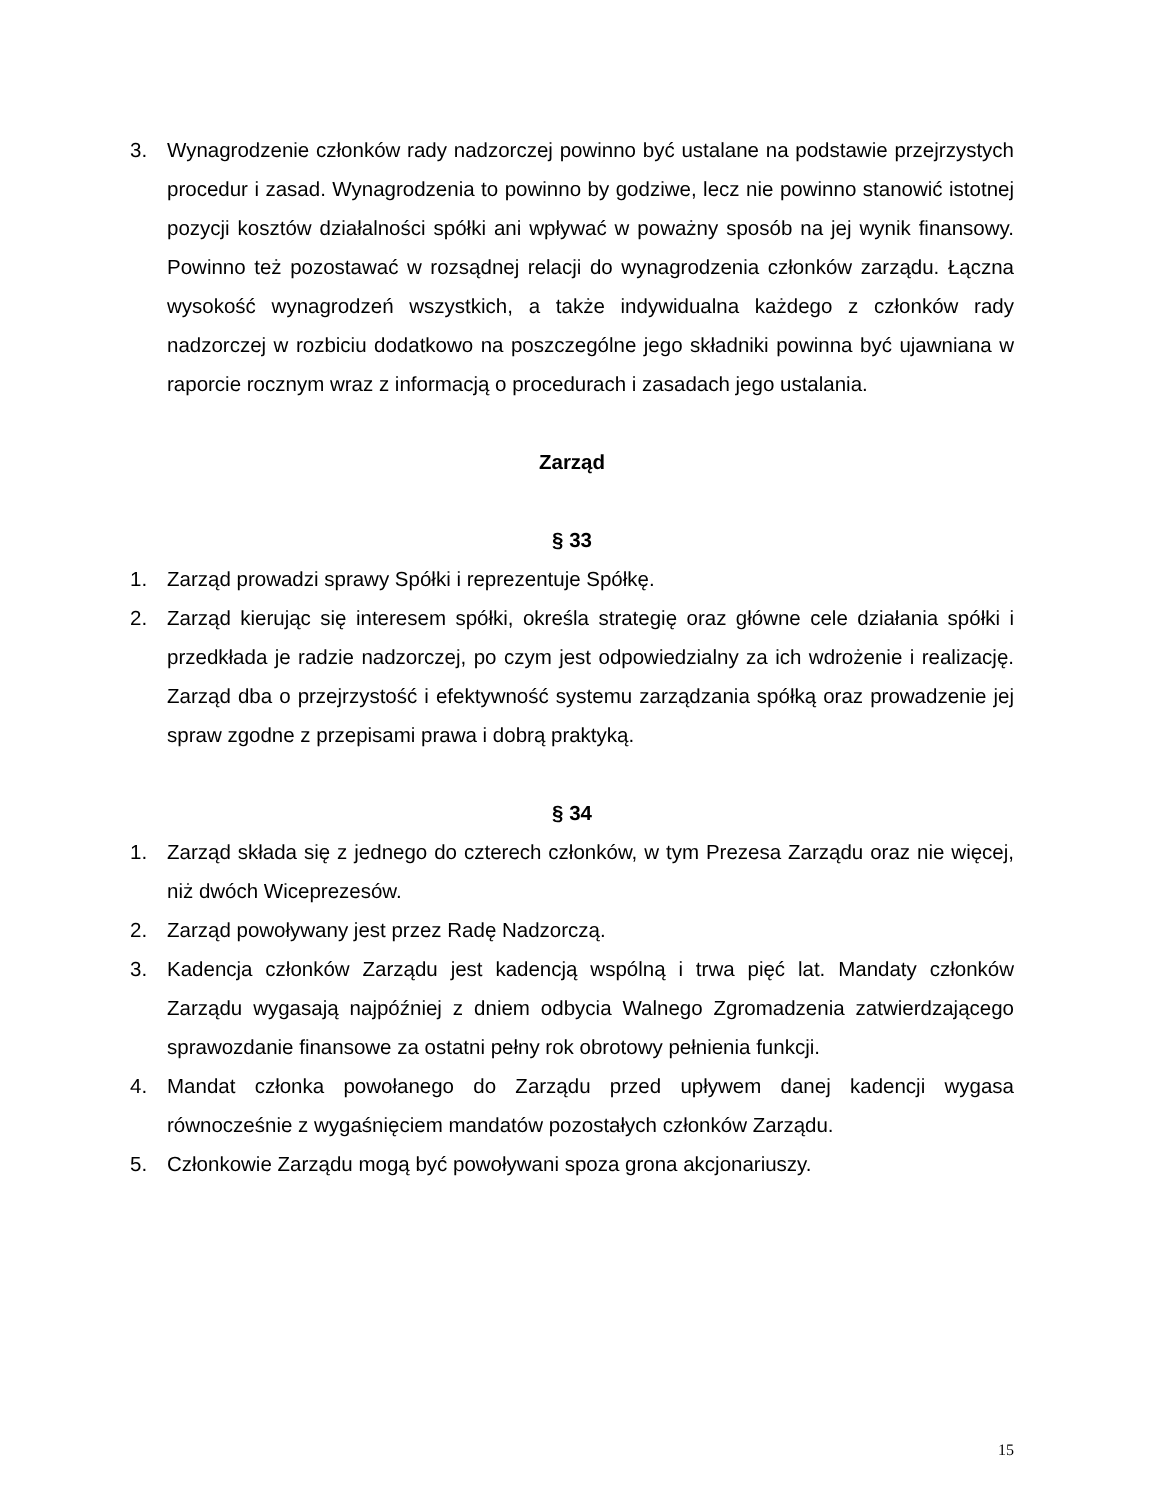3. Wynagrodzenie członków rady nadzorczej powinno być ustalane na podstawie przejrzystych procedur i zasad. Wynagrodzenia to powinno by godziwe, lecz nie powinno stanowić istotnej pozycji kosztów działalności spółki ani wpływać w poważny sposób na jej wynik finansowy. Powinno też pozostawać w rozsądnej relacji do wynagrodzenia członków zarządu. Łączna wysokość wynagrodzeń wszystkich, a także indywidualna każdego z członków rady nadzorczej w rozbiciu dodatkowo na poszczególne jego składniki powinna być ujawniana w raporcie rocznym wraz z informacją o procedurach i zasadach jego ustalania.
Zarząd
§ 33
1. Zarząd prowadzi sprawy Spółki i reprezentuje Spółkę.
2. Zarząd kierując się interesem spółki, określa strategię oraz główne cele działania spółki i przedkłada je radzie nadzorczej, po czym jest odpowiedzialny za ich wdrożenie i realizację. Zarząd dba o przejrzystość i efektywność systemu zarządzania spółką oraz prowadzenie jej spraw zgodne z przepisami prawa i dobrą praktyką.
§ 34
1. Zarząd składa się z jednego do czterech członków, w tym Prezesa Zarządu oraz nie więcej, niż dwóch Wiceprezesów.
2. Zarząd powoływany jest przez Radę Nadzorczą.
3. Kadencja członków Zarządu jest kadencją wspólną i trwa pięć lat. Mandaty członków Zarządu wygasają najpóźniej z dniem odbycia Walnego Zgromadzenia zatwierdzającego sprawozdanie finansowe za ostatni pełny rok obrotowy pełnienia funkcji.
4. Mandat członka powołanego do Zarządu przed upływem danej kadencji wygasa równocześnie z wygaśnięciem mandatów pozostałych członków Zarządu.
5. Członkowie Zarządu mogą być powoływani spoza grona akcjonariuszy.
15